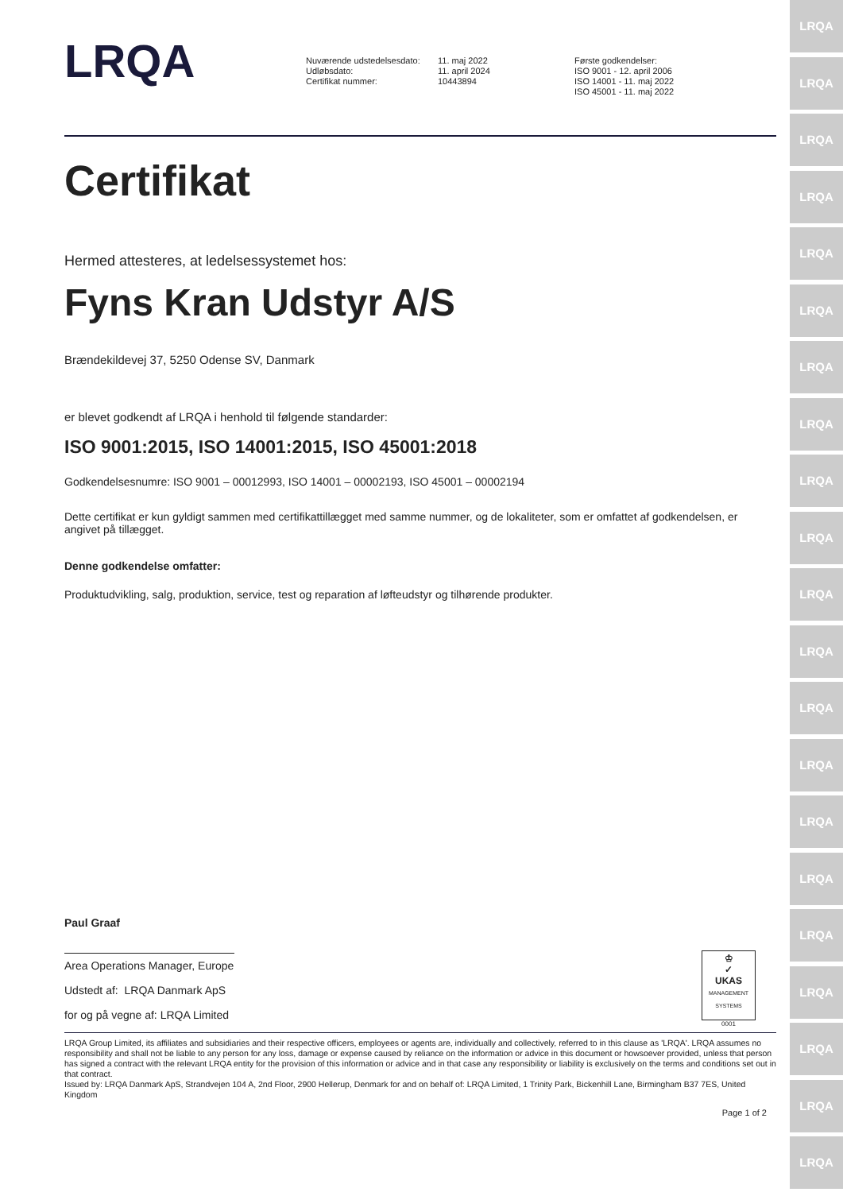LRQA
LRQA
LRQA
LRQA
LRQA
LRQA
LRQA
LRQA
LRQA
LRQA
LRQA
LRQA
LRQA
LRQA
LRQA
LRQA
LRQA
LRQA
LRQA
LRQA
LRQA
LRQA
Nuværende udstedelsesdato:
Udløbsdato:
Certifikat nummer:
11. maj 2022
11. april 2024
10443894
Første godkendelser:
ISO 9001 - 12. april 2006
ISO 14001 - 11. maj 2022
ISO 45001 - 11. maj 2022
Certifikat
Hermed attesteres, at ledelsessystemet hos:
Fyns Kran Udstyr A/S
Brændekildevej 37, 5250 Odense SV, Danmark
er blevet godkendt af LRQA i henhold til følgende standarder:
ISO 9001:2015, ISO 14001:2015, ISO 45001:2018
Godkendelsesnumre: ISO 9001 – 00012993, ISO 14001 – 00002193, ISO 45001 – 00002194
Dette certifikat er kun gyldigt sammen med certifikattillægget med samme nummer, og de lokaliteter, som er omfattet af godkendelsen, er angivet på tillægget.
Denne godkendelse omfatter:
Produktudvikling, salg, produktion, service, test og reparation af løfteudstyr og tilhørende produkter.
Paul Graaf
Area Operations Manager, Europe
Udstedt af: LRQA Danmark ApS
for og på vegne af: LRQA Limited
♔
✓
UKAS
MANAGEMENT SYSTEMS
0001
LRQA Group Limited, its affiliates and subsidiaries and their respective officers, employees or agents are, individually and collectively, referred to in this clause as 'LRQA'. LRQA assumes no responsibility and shall not be liable to any person for any loss, damage or expense caused by reliance on the information or advice in this document or howsoever provided, unless that person has signed a contract with the relevant LRQA entity for the provision of this information or advice and in that case any responsibility or liability is exclusively on the terms and conditions set out in that contract.
Issued by: LRQA Danmark ApS, Strandvejen 104 A, 2nd Floor, 2900 Hellerup, Denmark for and on behalf of: LRQA Limited, 1 Trinity Park, Bickenhill Lane, Birmingham B37 7ES, United Kingdom
Page 1 of 2